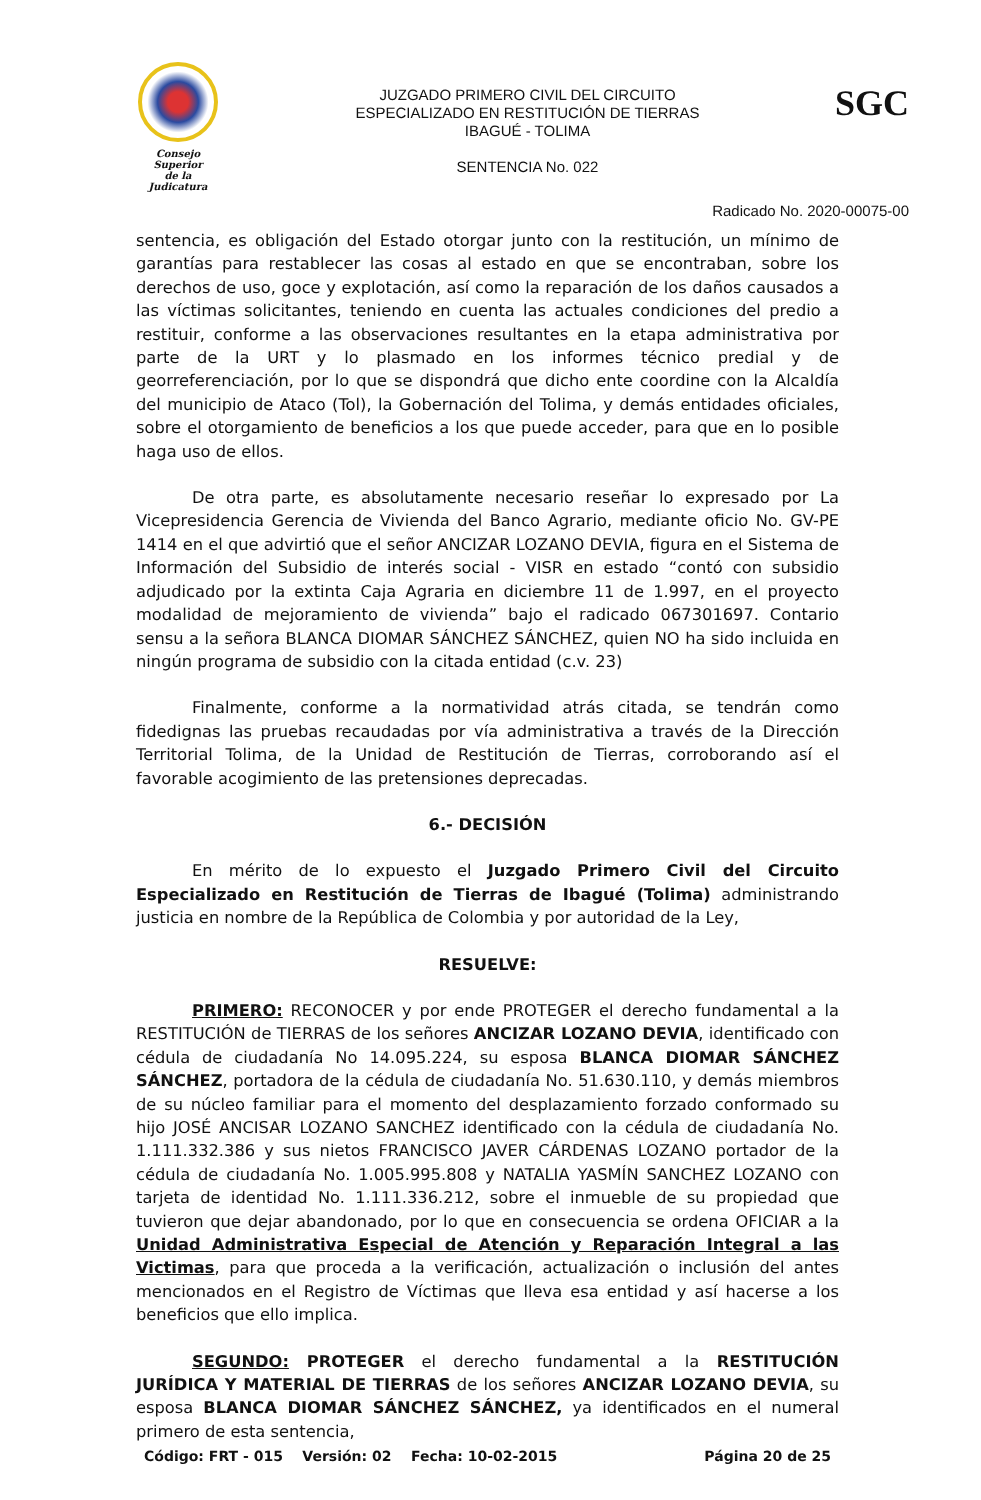Consejo Superior
de la Judicatura
JUZGADO PRIMERO CIVIL DEL CIRCUITO
ESPECIALIZADO EN RESTITUCIÓN DE TIERRAS
IBAGUÉ - TOLIMA
SENTENCIA No. 022
SGC
Radicado No. 2020-00075-00
sentencia, es obligación del Estado otorgar junto con la restitución, un mínimo de garantías para restablecer las cosas al estado en que se encontraban, sobre los derechos de uso, goce y explotación, así como la reparación de los daños causados a las víctimas solicitantes, teniendo en cuenta las actuales condiciones del predio a restituir, conforme a las observaciones resultantes en la etapa administrativa por parte de la URT y lo plasmado en los informes técnico predial y de georreferenciación, por lo que se dispondrá que dicho ente coordine con la Alcaldía del municipio de Ataco (Tol), la Gobernación del Tolima, y demás entidades oficiales, sobre el otorgamiento de beneficios a los que puede acceder, para que en lo posible haga uso de ellos.
De otra parte, es absolutamente necesario reseñar lo expresado por La Vicepresidencia Gerencia de Vivienda del Banco Agrario, mediante oficio No. GV-PE 1414 en el que advirtió que el señor ANCIZAR LOZANO DEVIA, figura en el Sistema de Información del Subsidio de interés social - VISR en estado “contó con subsidio adjudicado por la extinta Caja Agraria en diciembre 11 de 1.997, en el proyecto modalidad de mejoramiento de vivienda” bajo el radicado 067301697. Contario sensu a la señora BLANCA DIOMAR SÁNCHEZ SÁNCHEZ, quien NO ha sido incluida en ningún programa de subsidio con la citada entidad (c.v. 23)
Finalmente, conforme a la normatividad atrás citada, se tendrán como fidedignas las pruebas recaudadas por vía administrativa a través de la Dirección Territorial Tolima, de la Unidad de Restitución de Tierras, corroborando así el favorable acogimiento de las pretensiones deprecadas.
6.- DECISIÓN
En mérito de lo expuesto el Juzgado Primero Civil del Circuito Especializado en Restitución de Tierras de Ibagué (Tolima) administrando justicia en nombre de la República de Colombia y por autoridad de la Ley,
RESUELVE:
PRIMERO: RECONOCER y por ende PROTEGER el derecho fundamental a la RESTITUCIÓN de TIERRAS de los señores ANCIZAR LOZANO DEVIA, identificado con cédula de ciudadanía No 14.095.224, su esposa BLANCA DIOMAR SÁNCHEZ SÁNCHEZ, portadora de la cédula de ciudadanía No. 51.630.110, y demás miembros de su núcleo familiar para el momento del desplazamiento forzado conformado su hijo JOSÉ ANCISAR LOZANO SANCHEZ identificado con la cédula de ciudadanía No. 1.111.332.386 y sus nietos FRANCISCO JAVER CÁRDENAS LOZANO portador de la cédula de ciudadanía No. 1.005.995.808 y NATALIA YASMÍN SANCHEZ LOZANO con tarjeta de identidad No. 1.111.336.212, sobre el inmueble de su propiedad que tuvieron que dejar abandonado, por lo que en consecuencia se ordena OFICIAR a la Unidad Administrativa Especial de Atención y Reparación Integral a las Victimas, para que proceda a la verificación, actualización o inclusión del antes mencionados en el Registro de Víctimas que lleva esa entidad y así hacerse a los beneficios que ello implica.
SEGUNDO: PROTEGER el derecho fundamental a la RESTITUCIÓN JURÍDICA Y MATERIAL DE TIERRAS de los señores ANCIZAR LOZANO DEVIA, su esposa BLANCA DIOMAR SÁNCHEZ SÁNCHEZ, ya identificados en el numeral primero de esta sentencia,
Código: FRT - 015 Versión: 02 Fecha: 10-02-2015 Página 20 de 25